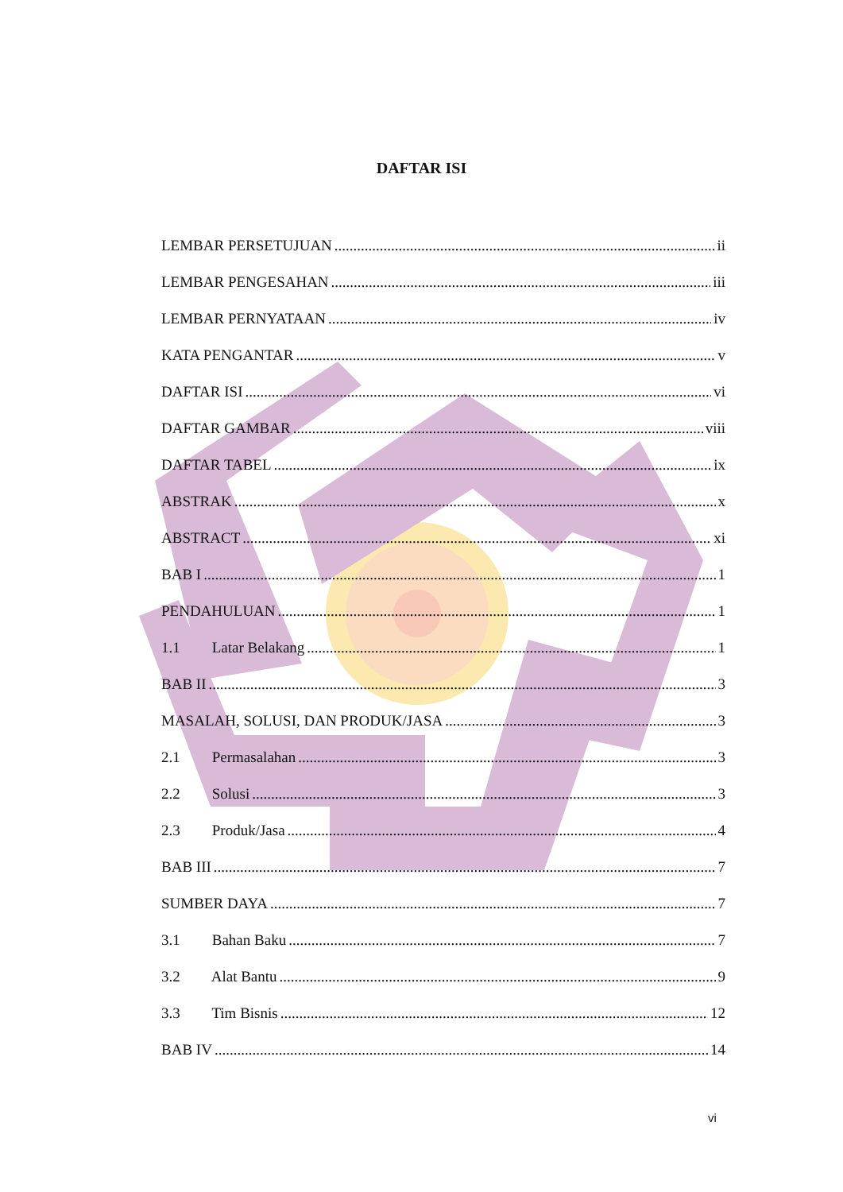DAFTAR ISI
LEMBAR PERSETUJUAN ii
LEMBAR PENGESAHAN iii
LEMBAR PERNYATAAN iv
KATA PENGANTAR v
DAFTAR ISI vi
DAFTAR GAMBAR viii
DAFTAR TABEL ix
ABSTRAK x
ABSTRACT xi
BAB I 1
PENDAHULUAN 1
1.1 Latar Belakang 1
BAB II 3
MASALAH, SOLUSI, DAN PRODUK/JASA 3
2.1 Permasalahan 3
2.2 Solusi 3
2.3 Produk/Jasa 4
BAB III 7
SUMBER DAYA 7
3.1 Bahan Baku 7
3.2 Alat Bantu 9
3.3 Tim Bisnis 12
BAB IV 14
vi